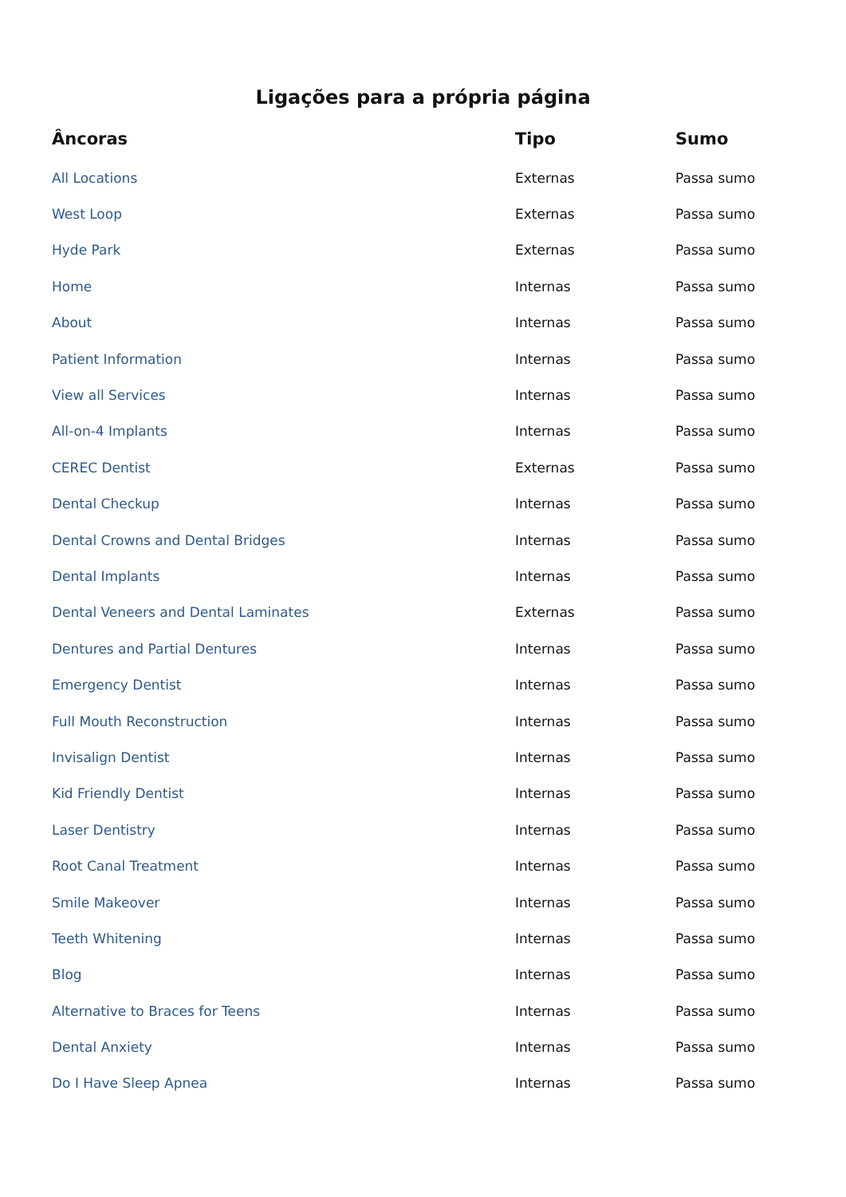Ligações para a própria página
| Âncoras | Tipo | Sumo |
| --- | --- | --- |
| All Locations | Externas | Passa sumo |
| West Loop | Externas | Passa sumo |
| Hyde Park | Externas | Passa sumo |
| Home | Internas | Passa sumo |
| About | Internas | Passa sumo |
| Patient Information | Internas | Passa sumo |
| View all Services | Internas | Passa sumo |
| All-on-4 Implants | Internas | Passa sumo |
| CEREC Dentist | Externas | Passa sumo |
| Dental Checkup | Internas | Passa sumo |
| Dental Crowns and Dental Bridges | Internas | Passa sumo |
| Dental Implants | Internas | Passa sumo |
| Dental Veneers and Dental Laminates | Externas | Passa sumo |
| Dentures and Partial Dentures | Internas | Passa sumo |
| Emergency Dentist | Internas | Passa sumo |
| Full Mouth Reconstruction | Internas | Passa sumo |
| Invisalign Dentist | Internas | Passa sumo |
| Kid Friendly Dentist | Internas | Passa sumo |
| Laser Dentistry | Internas | Passa sumo |
| Root Canal Treatment | Internas | Passa sumo |
| Smile Makeover | Internas | Passa sumo |
| Teeth Whitening | Internas | Passa sumo |
| Blog | Internas | Passa sumo |
| Alternative to Braces for Teens | Internas | Passa sumo |
| Dental Anxiety | Internas | Passa sumo |
| Do I Have Sleep Apnea | Internas | Passa sumo |